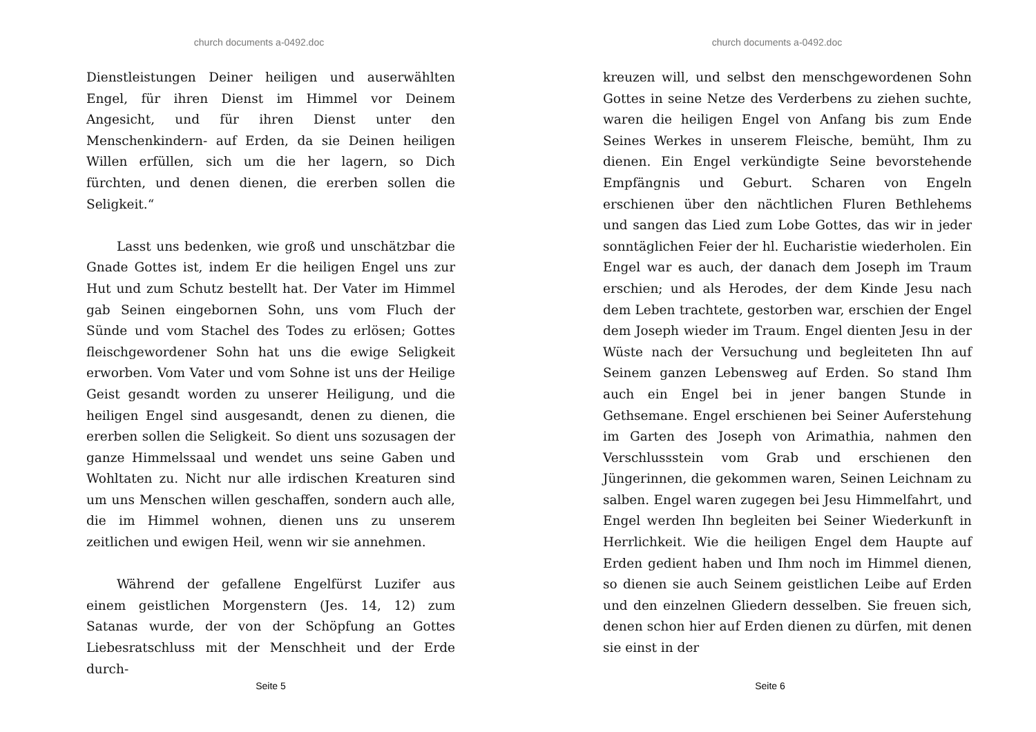church documents a-0492.doc
Dienstleistungen Deiner heiligen und auserwählten Engel, für ihren Dienst im Himmel vor Deinem Angesicht, und für ihren Dienst unter den Menschenkindern- auf Erden, da sie Deinen heiligen Willen erfüllen, sich um die her lagern, so Dich fürchten, und denen dienen, die ererben sollen die Seligkeit.“
Lasst uns bedenken, wie groß und unschätzbar die Gnade Gottes ist, indem Er die heiligen Engel uns zur Hut und zum Schutz bestellt hat. Der Vater im Himmel gab Seinen eingebornen Sohn, uns vom Fluch der Sünde und vom Stachel des Todes zu erlösen; Gottes fleischgewordener Sohn hat uns die ewige Seligkeit erworben. Vom Vater und vom Sohne ist uns der Heilige Geist gesandt worden zu unserer Heiligung, und die heiligen Engel sind ausgesandt, denen zu dienen, die ererben sollen die Seligkeit. So dient uns sozusagen der ganze Himmelssaal und wendet uns seine Gaben und Wohltaten zu. Nicht nur alle irdischen Kreaturen sind um uns Menschen willen geschaffen, sondern auch alle, die im Himmel wohnen, dienen uns zu unserem zeitlichen und ewigen Heil, wenn wir sie annehmen.
Während der gefallene Engelfürst Luzifer aus einem geistlichen Morgenstern (Jes. 14, 12) zum Satanas wurde, der von der Schöpfung an Gottes Liebesratschluss mit der Menschheit und der Erde durch-
Seite 5
church documents a-0492.doc
kreuzen will, und selbst den menschgewordenen Sohn Gottes in seine Netze des Verderbens zu ziehen suchte, waren die heiligen Engel von Anfang bis zum Ende Seines Werkes in unserem Fleische, bemüht, Ihm zu dienen. Ein Engel verkündigte Seine bevorstehende Empfängnis und Geburt. Scharen von Engeln erschienen über den nächtlichen Fluren Bethlehems und sangen das Lied zum Lobe Gottes, das wir in jeder sonntäglichen Feier der hl. Eucharistie wiederholen. Ein Engel war es auch, der danach dem Joseph im Traum erschien; und als Herodes, der dem Kinde Jesu nach dem Leben trachtete, gestorben war, erschien der Engel dem Joseph wieder im Traum. Engel dienten Jesu in der Wüste nach der Versuchung und begleiteten Ihn auf Seinem ganzen Lebensweg auf Erden. So stand Ihm auch ein Engel bei in jener bangen Stunde in Gethsemane. Engel erschienen bei Seiner Auferstehung im Garten des Joseph von Arimathia, nahmen den Verschlussstein vom Grab und erschienen den Jüngerinnen, die gekommen waren, Seinen Leichnam zu salben. Engel waren zugegen bei Jesu Himmelfahrt, und Engel werden Ihn begleiten bei Seiner Wiederkunft in Herrlichkeit. Wie die heiligen Engel dem Haupte auf Erden gedient haben und Ihm noch im Himmel dienen, so dienen sie auch Seinem geistlichen Leibe auf Erden und den einzelnen Gliedern desselben. Sie freuen sich, denen schon hier auf Erden dienen zu dürfen, mit denen sie einst in der
Seite 6